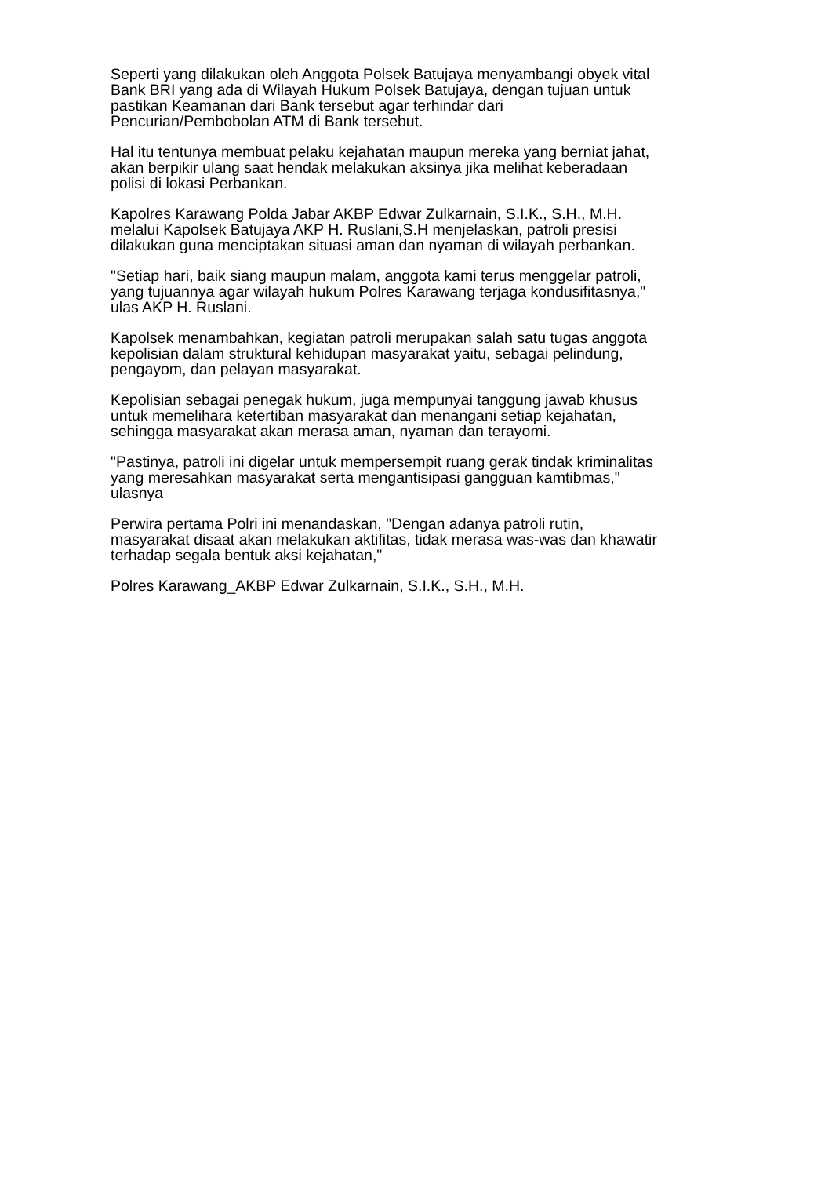Seperti yang dilakukan oleh Anggota Polsek Batujaya menyambangi obyek vital
Bank BRI yang ada di Wilayah Hukum Polsek Batujaya, dengan tujuan untuk
pastikan Keamanan dari Bank tersebut agar terhindar dari
Pencurian/Pembobolan ATM di Bank tersebut.
Hal itu tentunya membuat pelaku kejahatan maupun mereka yang berniat jahat,
akan berpikir ulang saat hendak melakukan aksinya jika melihat keberadaan
polisi di lokasi Perbankan.
Kapolres Karawang Polda Jabar AKBP Edwar Zulkarnain, S.I.K., S.H., M.H.
melalui Kapolsek Batujaya AKP H. Ruslani,S.H menjelaskan, patroli presisi
dilakukan guna menciptakan situasi aman dan nyaman di wilayah perbankan.
"Setiap hari, baik siang maupun malam, anggota kami terus menggelar patroli,
yang tujuannya agar wilayah hukum Polres Karawang terjaga kondusifitasnya,"
ulas AKP H. Ruslani.
Kapolsek menambahkan, kegiatan patroli merupakan salah satu tugas anggota
kepolisian dalam struktural kehidupan masyarakat yaitu, sebagai pelindung,
pengayom, dan pelayan masyarakat.
Kepolisian sebagai penegak hukum, juga mempunyai tanggung jawab khusus
untuk memelihara ketertiban masyarakat dan menangani setiap kejahatan,
sehingga masyarakat akan merasa aman, nyaman dan terayomi.
"Pastinya, patroli ini digelar untuk mempersempit ruang gerak tindak kriminalitas
yang meresahkan masyarakat serta mengantisipasi gangguan kamtibmas,"
ulasnya
Perwira pertama Polri ini menandaskan, "Dengan adanya patroli rutin,
masyarakat disaat akan melakukan aktifitas, tidak merasa was-was dan khawatir
terhadap segala bentuk aksi kejahatan,"
Polres Karawang_AKBP Edwar Zulkarnain, S.I.K., S.H., M.H.